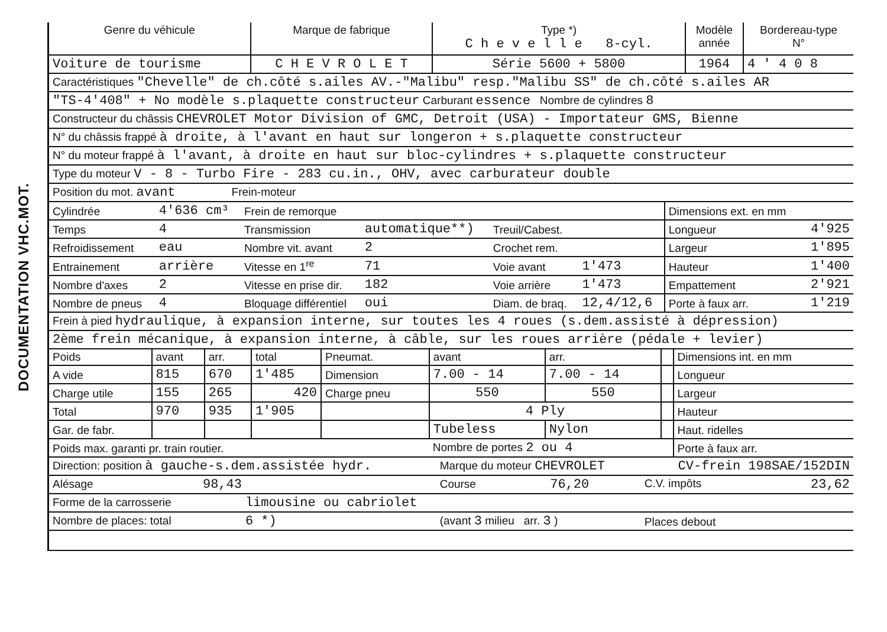DOCUMENTATION VHC.MOT.
| Genre du véhicule | Marque de fabrique | Type *) C h e v e l l e 8-cyl. | Modèle année | Bordereau-type N° |
| --- | --- | --- | --- | --- |
| Voiture de tourisme | C H E V R O L E T | Série 5600 + 5800 | 1964 | 4 ' 4 0 8 |
| Caractéristiques "Chevelle" de ch.côté s.ailes AV.-"Malibu" resp."Malibu SS" de ch.côté s.ailes AR |
| "TS-4'408" + No modèle s.plaquette constructeur Carburant essence Nombre de cylindres 8 |
| Constructeur du châssis CHEVROLET Motor Division of GMC, Detroit (USA) - Importateur GMS, Bienne |
| N° du châssis frappé à droite, à l'avant en haut sur longeron + s.plaquette constructeur |
| N° du moteur frappé à l'avant, à droite en haut sur bloc-cylindres + s.plaquette constructeur |
| Type du moteur V - 8 - Turbo Fire - 283 cu.in., OHV, avec carburateur double |
| Position du mot. avant Frein-moteur |
| Cylindrée | 4'636 cm³ | Frein de remorque | | | | Dimensions ext. en mm | |
| Temps | 4 | Transmission | automatique**) | Treuil/Cabest. | | Longueur | 4'925 |
| Refroidissement | eau | Nombre vit. avant | 2 | Crochet rem. | | Largeur | 1'895 |
| Entrainement | arrière | Vitesse en 1<sup>re</sup> | 71 | Voie avant | 1'473 | Hauteur | 1'400 |
| Nombre d'axes | 2 | Vitesse en prise dir. | 182 | Voie arrière | 1'473 | Empattement | 2'921 |
| Nombre de pneus | 4 | Bloquage différentiel | oui | Diam. de braq. | 12,4/12,6 | Porte à faux arr. | 1'219 |
| Frein à pied hydraulique, à expansion interne, sur toutes les 4 roues (s.dem.assisté à dépression) |
| 2ème frein mécanique, à expansion interne, à câble, sur les roues arrière (pédale + levier) |
| Poids | avant | arr. | total | Pneumat. | avant | arr. | | Dimensions int. en mm |
| A vide | 815 | 670 | 1'485 | Dimension | 7.00 - 14 | 7.00 - 14 | | Longueur |
| Charge utile | 155 | 265 | 420 | Charge pneu | 550 | 550 | | Largeur |
| Total | 970 | 935 | 1'905 | | 4 Ply | | | Hauteur |
| Gar. de fabr. | | | | | Tubeless | Nylon | | Haut. ridelles |
| Poids max. garanti pr. train routier. | | | | | Nombre de portes 2 ou 4 | | | Porte à faux arr. |
| Direction: position à gauche-s.dem.assistée hydr. | Marque du moteur CHEVROLET | CV-frein 198SAE/152DIN |
| Alésage 98,43 | Course 76,20 | C.V. impôts 23,62 |
| Forme de la carrosserie limousine ou cabriolet | | |
| Nombre de places: total 6 *) | (avant 3 milieu arr. 3 ) | Places debout |